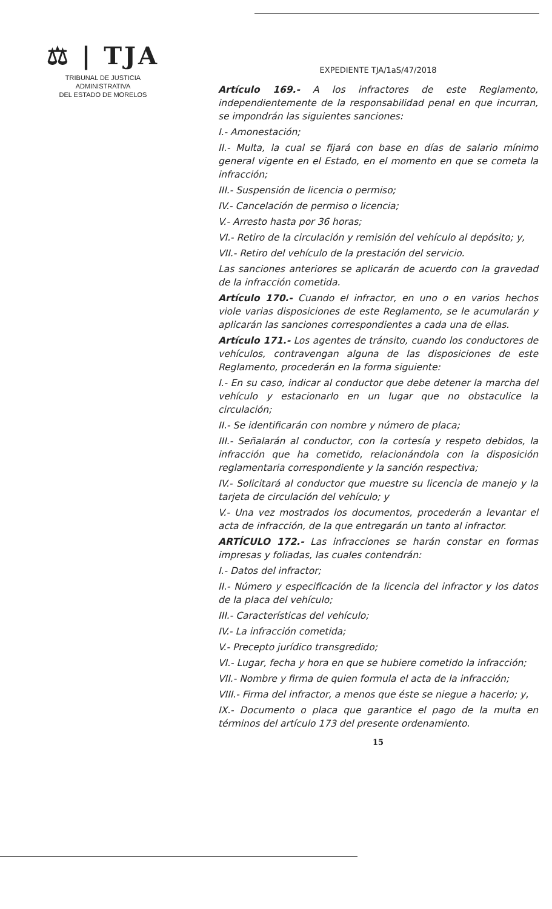⚖ | TJA
TRIBUNAL DE JUSTICIA ADMINISTRATIVA
DEL ESTADO DE MORELOS
EXPEDIENTE TJA/1aS/47/2018
Artículo 169.- A los infractores de este Reglamento, independientemente de la responsabilidad penal en que incurran, se impondrán las siguientes sanciones:
I.- Amonestación;
II.- Multa, la cual se fijará con base en días de salario mínimo general vigente en el Estado, en el momento en que se cometa la infracción;
III.- Suspensión de licencia o permiso;
IV.- Cancelación de permiso o licencia;
V.- Arresto hasta por 36 horas;
VI.- Retiro de la circulación y remisión del vehículo al depósito; y,
VII.- Retiro del vehículo de la prestación del servicio.
Las sanciones anteriores se aplicarán de acuerdo con la gravedad de la infracción cometida.
Artículo 170.- Cuando el infractor, en uno o en varios hechos viole varias disposiciones de este Reglamento, se le acumularán y aplicarán las sanciones correspondientes a cada una de ellas.
Artículo 171.- Los agentes de tránsito, cuando los conductores de vehículos, contravengan alguna de las disposiciones de este Reglamento, procederán en la forma siguiente:
I.- En su caso, indicar al conductor que debe detener la marcha del vehículo y estacionarlo en un lugar que no obstaculice la circulación;
II.- Se identificarán con nombre y número de placa;
III.- Señalarán al conductor, con la cortesía y respeto debidos, la infracción que ha cometido, relacionándola con la disposición reglamentaria correspondiente y la sanción respectiva;
IV.- Solicitará al conductor que muestre su licencia de manejo y la tarjeta de circulación del vehículo; y
V.- Una vez mostrados los documentos, procederán a levantar el acta de infracción, de la que entregarán un tanto al infractor.
ARTÍCULO 172.- Las infracciones se harán constar en formas impresas y foliadas, las cuales contendrán:
I.- Datos del infractor;
II.- Número y especificación de la licencia del infractor y los datos de la placa del vehículo;
III.- Características del vehículo;
IV.- La infracción cometida;
V.- Precepto jurídico transgredido;
VI.- Lugar, fecha y hora en que se hubiere cometido la infracción;
VII.- Nombre y firma de quien formula el acta de la infracción;
VIII.- Firma del infractor, a menos que éste se niegue a hacerlo; y,
IX.- Documento o placa que garantice el pago de la multa en términos del artículo 173 del presente ordenamiento.
15